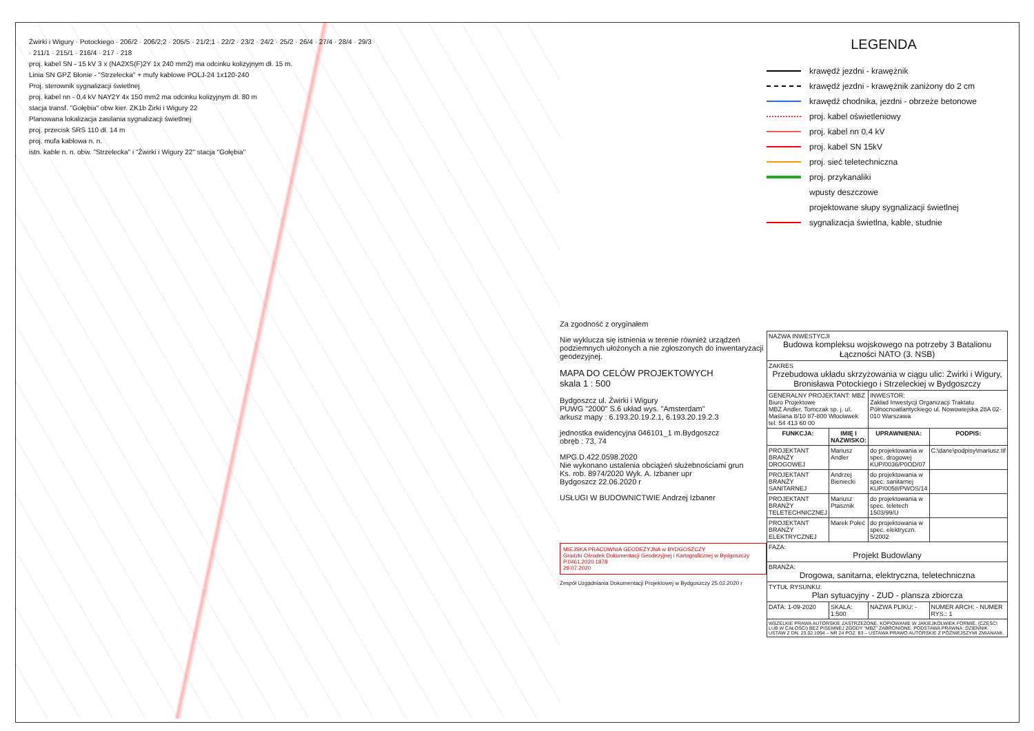Żwirki i Wigury · Potockiego · 206/2 · 206/2;2 · 205/5 · 21/2;1 · 22/2 · 23/2 · 24/2 · 25/2 · 26/4 · 27/4 · 28/4 · 29/3 · 211/1 · 215/1 · 216/4 · 217 · 218
proj. kabel SN - 15 kV 3 x (NA2XS(F)2Y 1x 240 mm2) ma odcinku kolizyjnym dł. 15 m.
Linia SN GPZ Błonie - "Strzelecka" + mufy kablowe POLJ-24 1x120-240
Proj. sterownik sygnalizacji świetlnej
proj. kabel nn - 0,4 kV NAY2Y 4x 150 mm2 ma odcinku kolizyjnym dł. 80 m
stacja transf. "Gołębia" obw kier. ZK1b Żirki i Wigury 22
Planowana lokalizacja zasilania sygnalizacji świetlnej
proj. przecisk SRS 110 dł. 14 m
proj. mufa kablowa n. n.
istn. kable n. n. obw. "Strzelecka" i "Żwirki i Wigury 22" stacja "Gołębia"
Za zgodność z oryginałem
Nie wyklucza się istnienia w terenie również urządzeń podziemnych ułożonych a nie zgłoszonych do inwentaryzacji geodezyjnej.
MAPA DO CELÓW PROJEKTOWYCH
skala 1 : 500
Bydgoszcz ul. Żwirki i Wigury
PUWG "2000" S.6 układ wys. "Amsterdam"
arkusz mapy : 6.193.20.19.2.1, 6.193.20.19.2.3
jednostka ewidencyjna 046101_1 m.Bydgoszcz
obręb : 73, 74
MPG.D.422.0598.2020
Nie wykonano ustalenia obciążeń służebnościami grun
Ks. rob. 8974/2020 Wyk. A. Izbaner upr
Bydgoszcz 22.06.2020 r
USŁUGI W BUDOWNICTWIE Andrzej Izbaner
MIEJSKA PRACOWNIA GEODEZYJNA w BYDGOSZCZY
Grodzki Ośrodek Dokumentacji Geodezyjnej i Kartograficznej w Bydgoszczy
P.0461.2020 1878
29.07.2020
Zespół Uzgadniania Dokumentacji Projektowej w Bydgoszczy 25.02.2020 r
LEGENDA
krawędź jezdni - krawężnik
krawędź jezdni - krawężnik zaniżony do 2 cm
krawędź chodnika, jezdni - obrzeże betonowe
proj. kabel oświetleniowy
proj. kabel nn 0,4 kV
proj. kabel SN 15kV
proj. sieć teletechniczna
proj. przykanaliki
wpusty deszczowe
projektowane słupy sygnalizacji świetlnej
sygnalizacja świetlna, kable, studnie
| NAZWA INWESTYCJI Budowa kompleksu wojskowego na potrzeby 3 Batalionu Łączności NATO (3. NSB) | | | |
| ZAKRES Przebudowa układu skrzyżowania w ciągu ulic: Żwirki i Wigury, Bronisława Potockiego i Strzeleckiej w Bydgoszczy | | | |
| GENERALNY PROJEKTANT: MBZ Biuro Projektowe MBZ Andler, Tomczak sp. j. ul. Maślana 8/10 87-800 Włocławek tel. 54 413 60 00 | | INWESTOR: Zakład Inwestycji Organizacji Traktatu Północnoatlantyckiego ul. Nowowiejska 28A 02-010 Warszawa | |
| FUNKCJA: | IMIĘ I NAZWISKO: | UPRAWNIENIA: | PODPIS: |
| PROJEKTANT BRANŻY DROGOWEJ | Mariusz Andler | do projektowania w spec. drogowej KUP/0036/P0OD/07 | C:\dane\podpisy\mariusz.tif |
| PROJEKTANT BRANŻY SANITARNEJ | Andrzej Bieniecki | do projektowania w spec. sanitarnej KUP/0058/PWOS/14 | |
| PROJEKTANT BRANŻY TELETECHNICZNEJ | Mariusz Ptasznik | do projektowania w spec. teletech 1503/99/U | |
| PROJEKTANT BRANŻY ELEKTRYCZNEJ | Marek Połeć | do projektowania w spec. elektryczn. 5/2002 | |
| FAZA: Projekt Budowlany | | | |
| BRANŻA: Drogowa, sanitarna, elektryczna, teletechniczna | | | |
| TYTUŁ RYSUNKU: Plan sytuacyjny - ZUD - plansza zbiorcza | | | |
| DATA: 1-09-2020 | SKALA: 1:500 | NAZWA PLIKU: - | NUMER ARCH: - NUMER RYS.: 1 |
| WSZELKIE PRAWA AUTORSKIE ZASTRZEŻONE. KOPIOWANIE W JAKIEJKOLWIEK FORMIE, (CZĘŚCI LUB W CAŁOŚCI) BEZ PISEMNEJ ZGODY "MBZ" ZABRONIONE. PODSTAWA PRAWNA: DZIENNIK USTAW Z DN. 23.02.1994 – NR 24 POZ. 83 – USTAWA PRAWO AUTORSKIE Z PÓŹNIEJSZYMI ZMIANAMI. | | | |